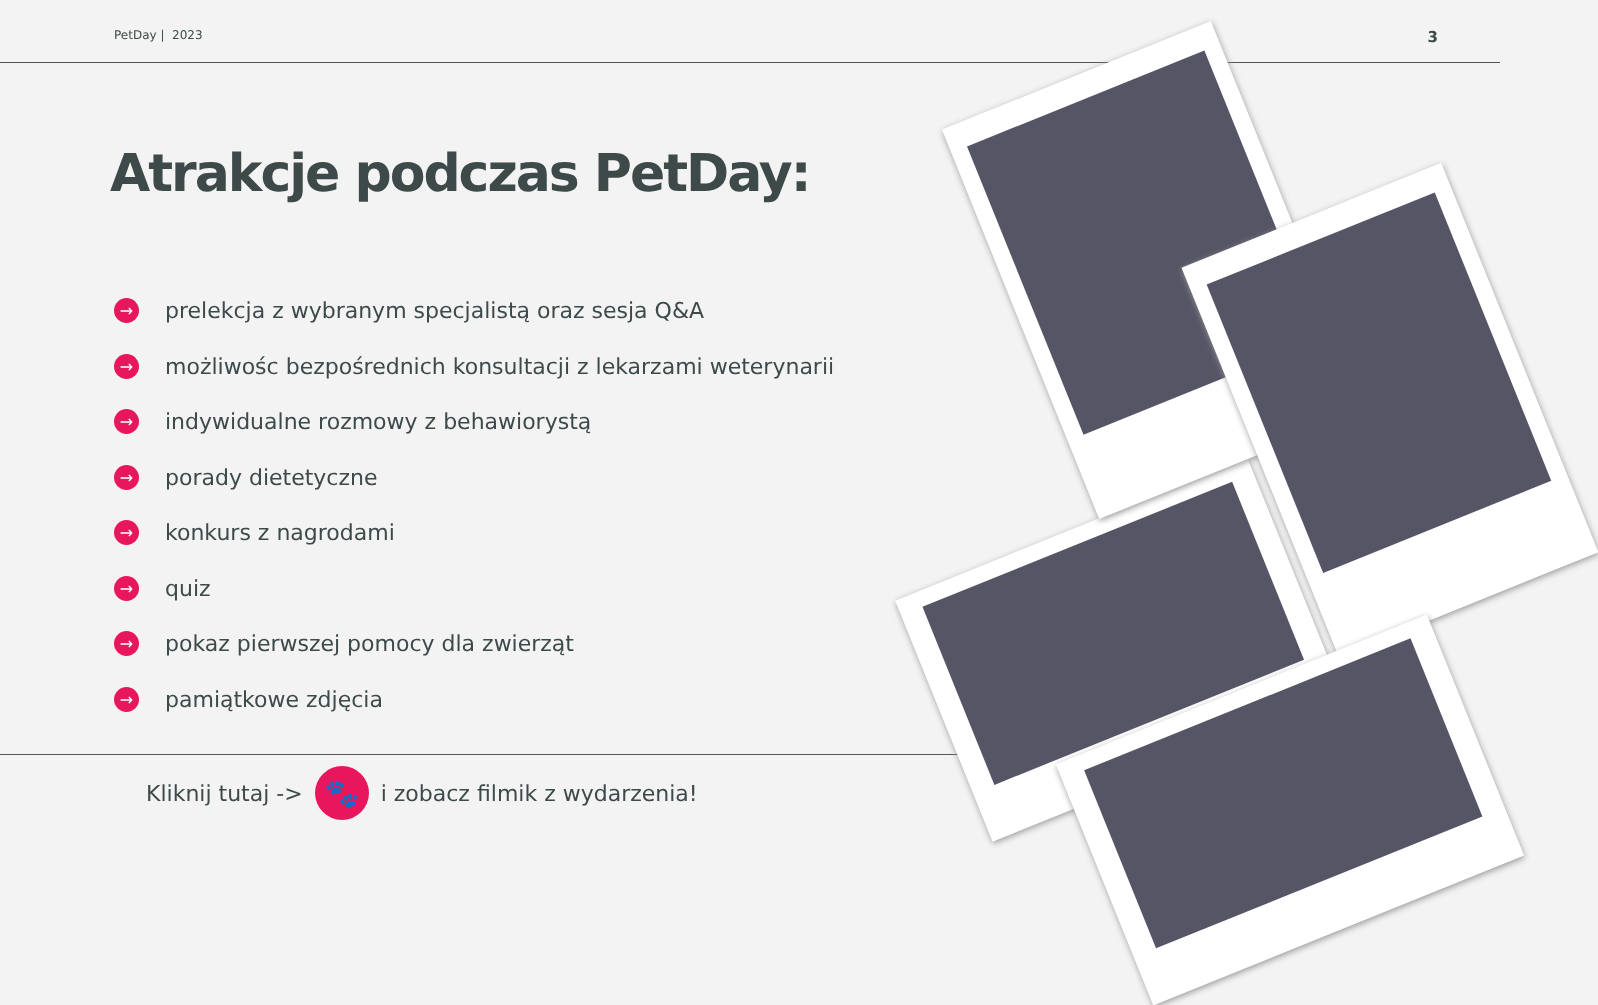PetDay | 2023 3
Atrakcje podczas PetDay:
→ prelekcja z wybranym specjalistą oraz sesja Q&A
→ możliwośc bezpośrednich konsultacji z lekarzami weterynarii
→ indywidualne rozmowy z behawiorystą
→ porady dietetyczne
→ konkurs z nagrodami
→ quiz
→ pokaz pierwszej pomocy dla zwierząt
→ pamiątkowe zdjęcia
Kliknij tutaj -> 🐾 i zobacz filmik z wydarzenia!